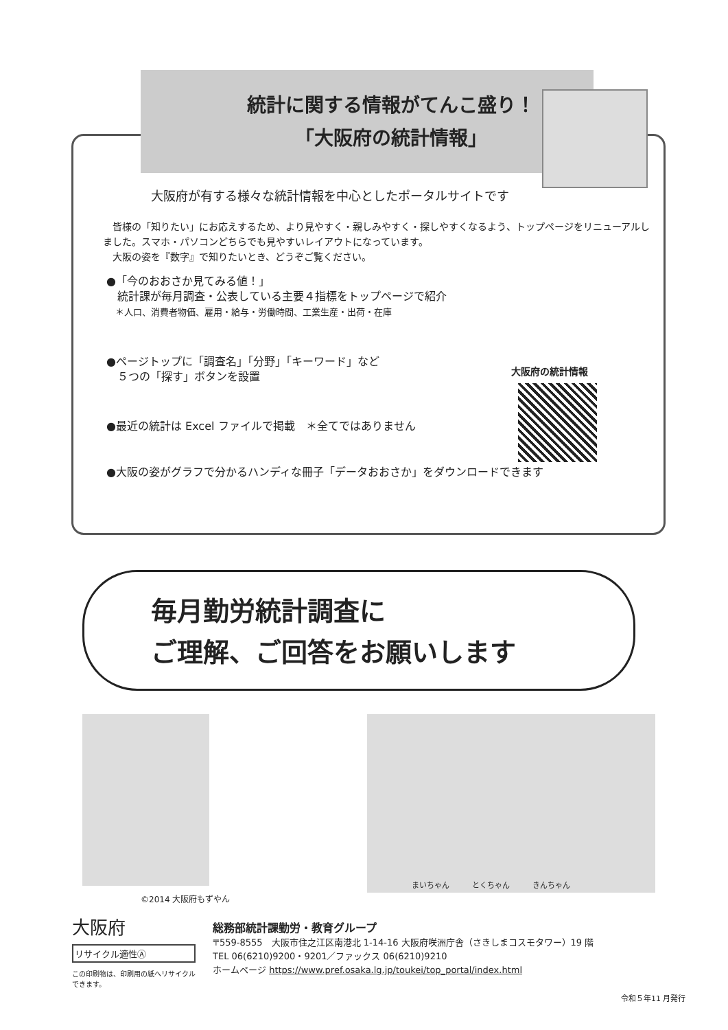統計に関する情報がてんこ盛り！
「大阪府の統計情報」
大阪府が有する様々な統計情報を中心としたポータルサイトです
　皆様の「知りたい」にお応えするため、より見やすく・親しみやすく・探しやすくなるよう、トップページをリニューアルしました。スマホ・パソコンどちらでも見やすいレイアウトになっています。
　大阪の姿を『数字』で知りたいとき、どうぞご覧ください。
●「今のおおさか見てみる値！」
　統計課が毎月調査・公表している主要４指標をトップページで紹介
　＊人口、消費者物価、雇用・給与・労働時間、工業生産・出荷・在庫
●ページトップに「調査名」「分野」「キーワード」など
　５つの「探す」ボタンを設置
●最近の統計は Excel ファイルで掲載　＊全てではありません
●大阪の姿がグラフで分かるハンディな冊子「データおおさか」をダウンロードできます
大阪府の統計情報
毎月勤労統計調査に
ご理解、ご回答をお願いします
©2014 大阪府もずやん
まいちゃん　　　とくちゃん　　　きんちゃん
大阪府
リサイクル適性Ⓐ
この印刷物は、印刷用の紙へリサイクルできます。
総務部統計課勤労・教育グループ
〒559-8555　大阪市住之江区南港北 1-14-16 大阪府咲洲庁舎（さきしまコスモタワー）19 階
TEL 06(6210)9200・9201／ファックス 06(6210)9210
ホームページ https://www.pref.osaka.lg.jp/toukei/top_portal/index.html
令和５年11 月発行